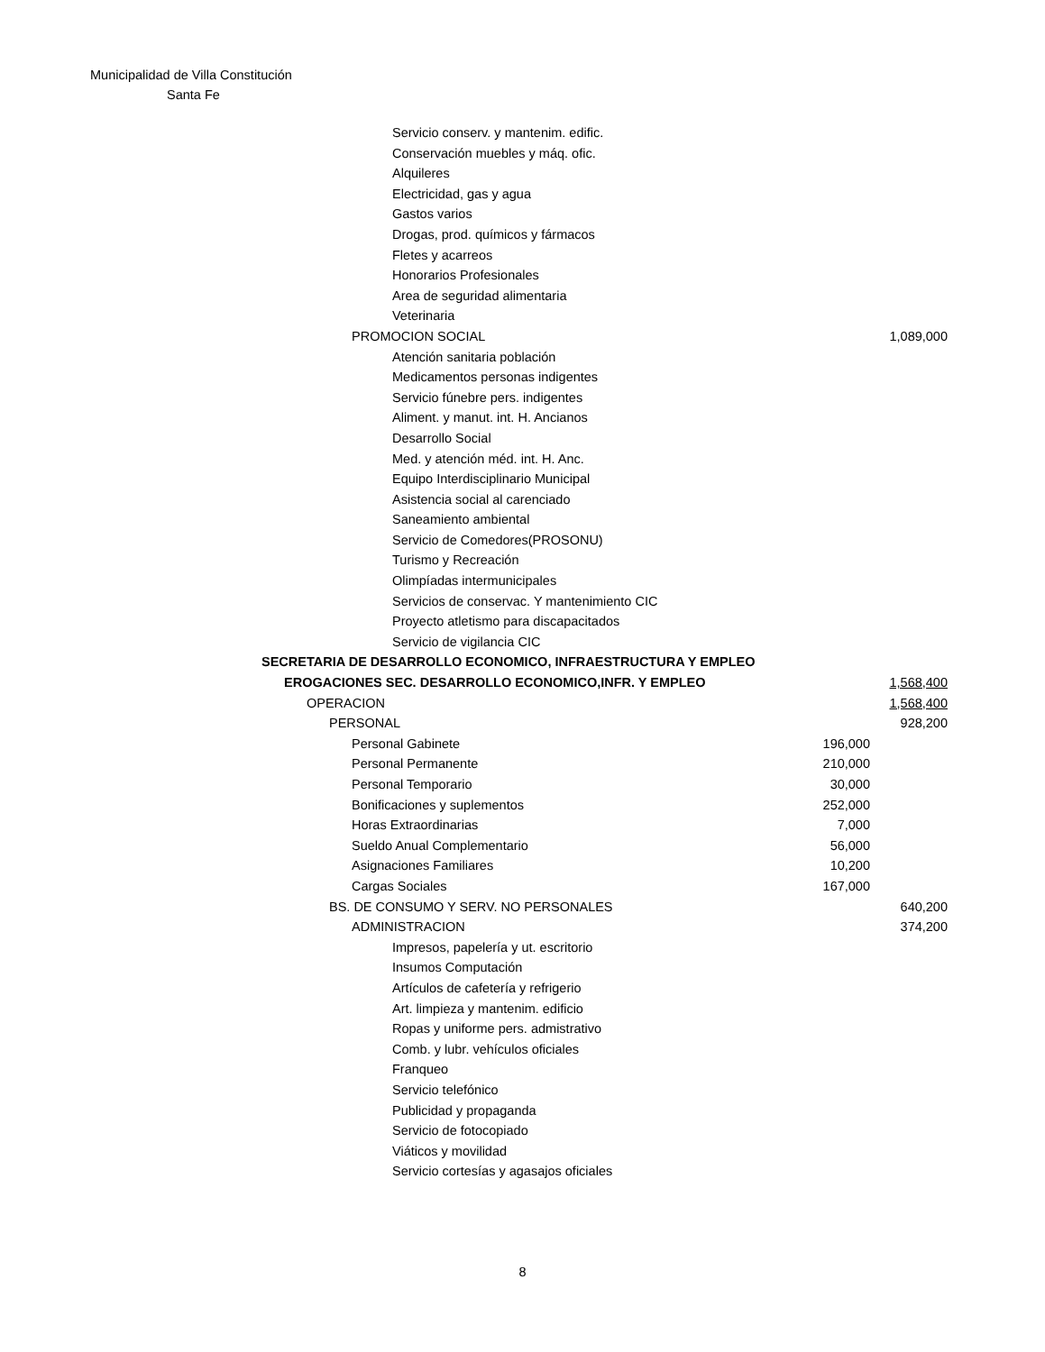Municipalidad de Villa Constitución
Santa Fe
| Servicio conserv. y mantenim. edific. | | |
| Conservación muebles y máq. ofic. | | |
| Alquileres | | |
| Electricidad, gas y agua | | |
| Gastos varios | | |
| Drogas, prod. químicos y fármacos | | |
| Fletes y acarreos | | |
| Honorarios Profesionales | | |
| Area de seguridad alimentaria | | |
| Veterinaria | | |
| PROMOCION SOCIAL | | 1,089,000 |
| Atención sanitaria población | | |
| Medicamentos personas indigentes | | |
| Servicio fúnebre pers. indigentes | | |
| Aliment. y manut. int. H. Ancianos | | |
| Desarrollo Social | | |
| Med. y atención méd. int. H. Anc. | | |
| Equipo Interdisciplinario Municipal | | |
| Asistencia social al carenciado | | |
| Saneamiento ambiental | | |
| Servicio de Comedores(PROSONU) | | |
| Turismo y Recreación | | |
| Olimpíadas intermunicipales | | |
| Servicios de conservac. Y mantenimiento CIC | | |
| Proyecto atletismo para discapacitados | | |
| Servicio de vigilancia CIC | | |
| SECRETARIA DE DESARROLLO ECONOMICO, INFRAESTRUCTURA Y EMPLEO | | |
| EROGACIONES SEC. DESARROLLO ECONOMICO,INFR. Y EMPLEO | | 1,568,400 |
| OPERACION | | 1,568,400 |
| PERSONAL | | 928,200 |
| Personal Gabinete | 196,000 | |
| Personal Permanente | 210,000 | |
| Personal Temporario | 30,000 | |
| Bonificaciones y suplementos | 252,000 | |
| Horas Extraordinarias | 7,000 | |
| Sueldo Anual Complementario | 56,000 | |
| Asignaciones Familiares | 10,200 | |
| Cargas Sociales | 167,000 | |
| BS. DE CONSUMO Y SERV. NO PERSONALES | | 640,200 |
| ADMINISTRACION | | 374,200 |
| Impresos, papelería y ut. escritorio | | |
| Insumos Computación | | |
| Artículos de cafetería y refrigerio | | |
| Art. limpieza y mantenim. edificio | | |
| Ropas y uniforme pers. admistrativo | | |
| Comb. y lubr. vehículos oficiales | | |
| Franqueo | | |
| Servicio telefónico | | |
| Publicidad y propaganda | | |
| Servicio de fotocopiado | | |
| Viáticos y movilidad | | |
| Servicio cortesías y agasajos oficiales | | |
8